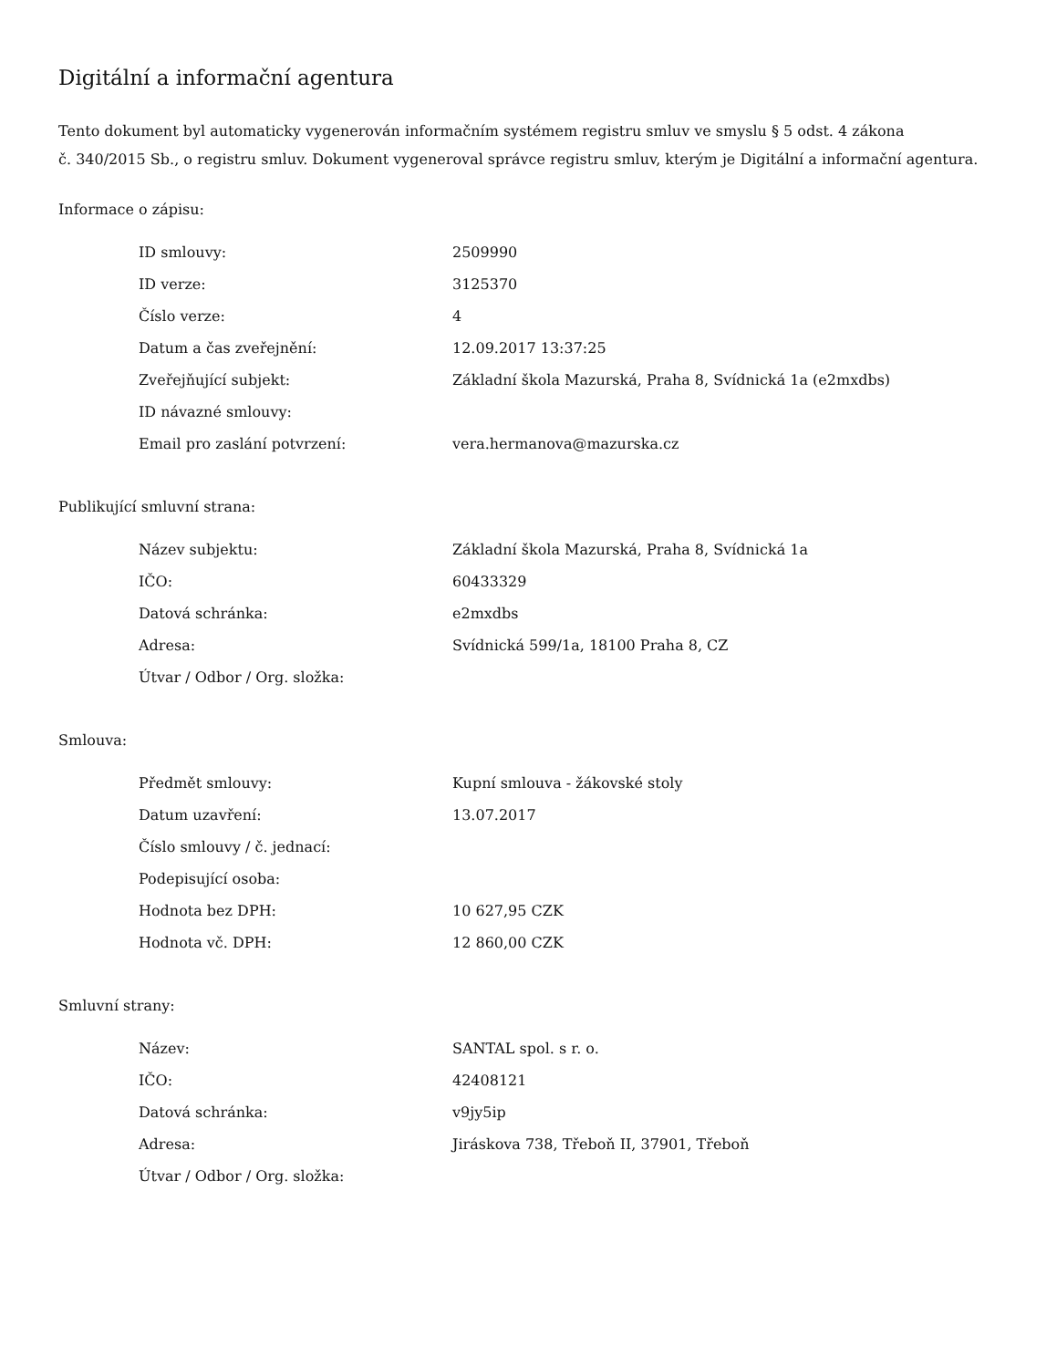Digitální a informační agentura
Tento dokument byl automaticky vygenerován informačním systémem registru smluv ve smyslu § 5 odst. 4 zákona
č. 340/2015 Sb., o registru smluv. Dokument vygeneroval správce registru smluv, kterým je Digitální a informační agentura.
Informace o zápisu:
| ID smlouvy: | 2509990 |
| ID verze: | 3125370 |
| Číslo verze: | 4 |
| Datum a čas zveřejnění: | 12.09.2017 13:37:25 |
| Zveřejňující subjekt: | Základní škola Mazurská, Praha 8, Svídnická 1a (e2mxdbs) |
| ID návazné smlouvy: | |
| Email pro zaslání potvrzení: | vera.hermanova@mazurska.cz |
Publikující smluvní strana:
| Název subjektu: | Základní škola Mazurská, Praha 8, Svídnická 1a |
| IČO: | 60433329 |
| Datová schránka: | e2mxdbs |
| Adresa: | Svídnická 599/1a, 18100 Praha 8, CZ |
| Útvar / Odbor / Org. složka: | |
Smlouva:
| Předmět smlouvy: | Kupní smlouva - žákovské stoly |
| Datum uzavření: | 13.07.2017 |
| Číslo smlouvy / č. jednací: | |
| Podepisující osoba: | |
| Hodnota bez DPH: | 10 627,95 CZK |
| Hodnota vč. DPH: | 12 860,00 CZK |
Smluvní strany:
| Název: | SANTAL spol. s r. o. |
| IČO: | 42408121 |
| Datová schránka: | v9jy5ip |
| Adresa: | Jiráskova 738, Třeboň II, 37901, Třeboň |
| Útvar / Odbor / Org. složka: | |